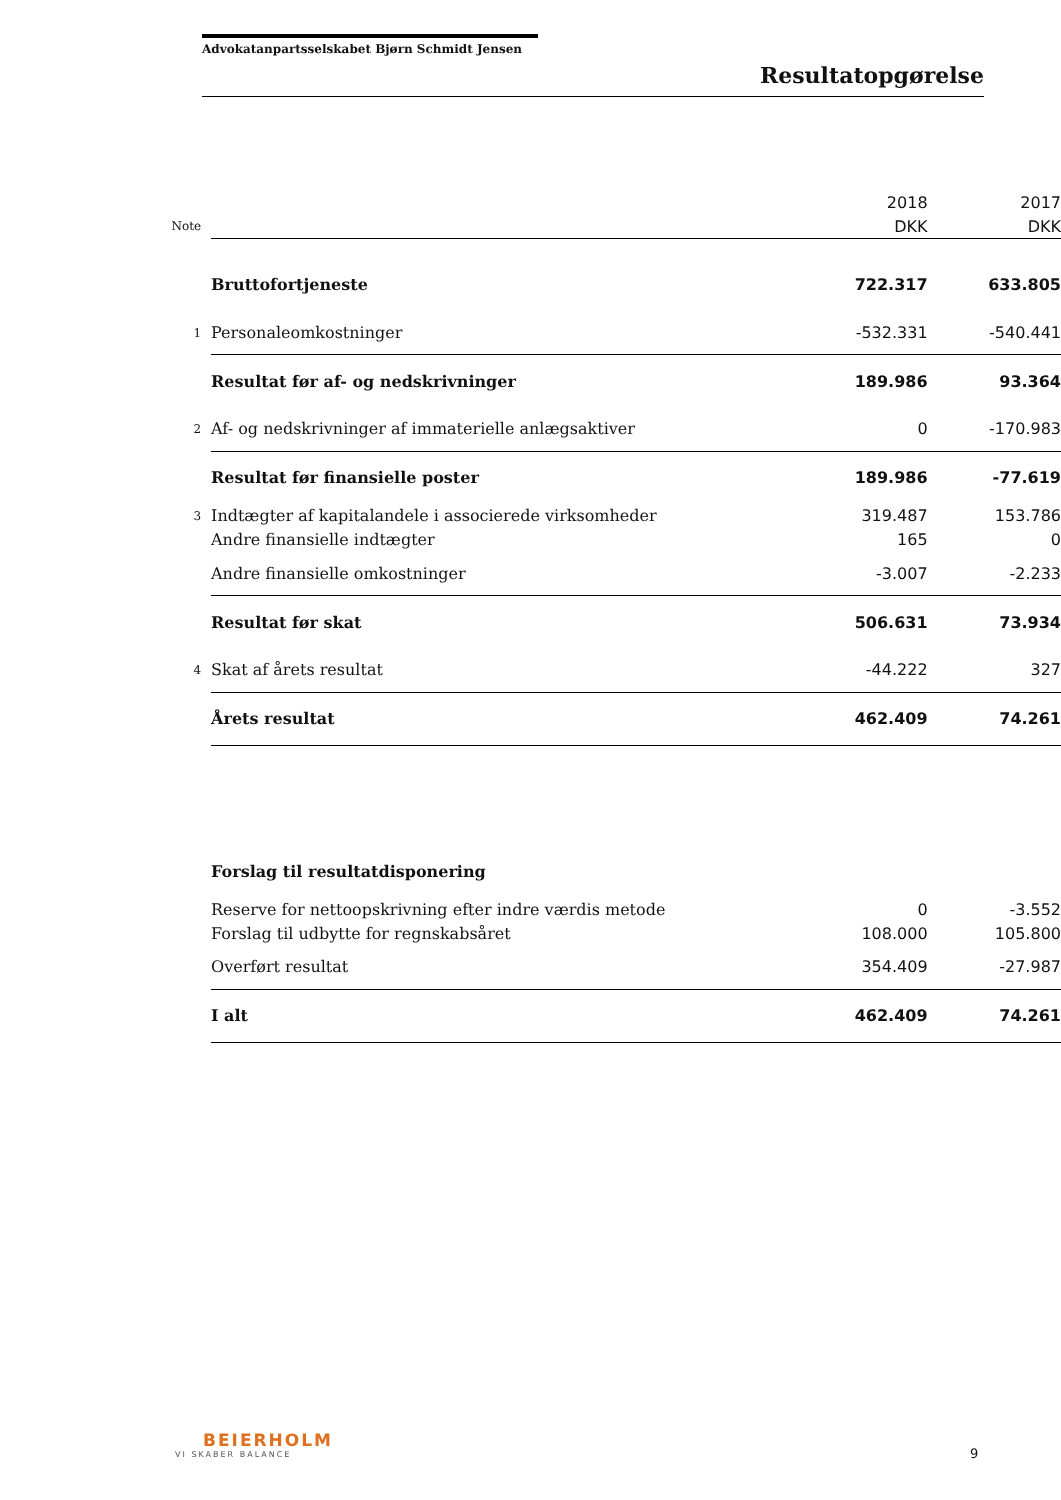Advokatanpartsselskabet Bjørn Schmidt Jensen
Resultatopgørelse
| | | 2018 | 2017 |
| Note | | DKK | DKK |
| | Bruttofortjeneste | 722.317 | 633.805 |
| 1 | Personaleomkostninger | -532.331 | -540.441 |
| | Resultat før af- og nedskrivninger | 189.986 | 93.364 |
| 2 | Af- og nedskrivninger af immaterielle anlægsaktiver | 0 | -170.983 |
| | Resultat før finansielle poster | 189.986 | -77.619 |
| 3 | Indtægter af kapitalandele i associerede virksomheder | 319.487 | 153.786 |
| | Andre finansielle indtægter | 165 | 0 |
| | Andre finansielle omkostninger | -3.007 | -2.233 |
| | Resultat før skat | 506.631 | 73.934 |
| 4 | Skat af årets resultat | -44.222 | 327 |
| | Årets resultat | 462.409 | 74.261 |
| | Forslag til resultatdisponering | | |
| | Reserve for nettoopskrivning efter indre værdis metode | 0 | -3.552 |
| | Forslag til udbytte for regnskabsåret | 108.000 | 105.800 |
| | Overført resultat | 354.409 | -27.987 |
| | I alt | 462.409 | 74.261 |
BEIERHOLM
VI SKABER BALANCE
9